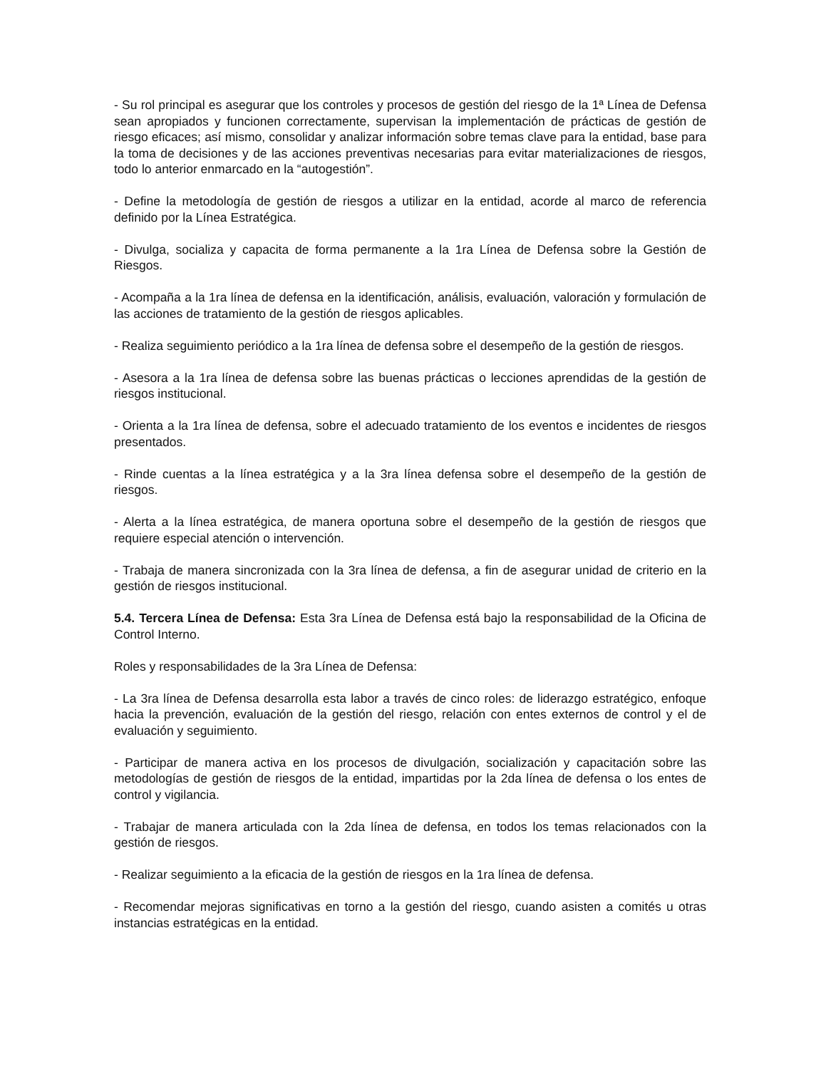- Su rol principal es asegurar que los controles y procesos de gestión del riesgo de la 1ª Línea de Defensa sean apropiados y funcionen correctamente, supervisan la implementación de prácticas de gestión de riesgo eficaces; así mismo, consolidar y analizar información sobre temas clave para la entidad, base para la toma de decisiones y de las acciones preventivas necesarias para evitar materializaciones de riesgos, todo lo anterior enmarcado en la “autogestión”.
- Define la metodología de gestión de riesgos a utilizar en la entidad, acorde al marco de referencia definido por la Línea Estratégica.
- Divulga, socializa y capacita de forma permanente a la 1ra Línea de Defensa sobre la Gestión de Riesgos.
- Acompaña a la 1ra línea de defensa en la identificación, análisis, evaluación, valoración y formulación de las acciones de tratamiento de la gestión de riesgos aplicables.
- Realiza seguimiento periódico a la 1ra línea de defensa sobre el desempeño de la gestión de riesgos.
- Asesora a la 1ra línea de defensa sobre las buenas prácticas o lecciones aprendidas de la gestión de riesgos institucional.
- Orienta a la 1ra línea de defensa, sobre el adecuado tratamiento de los eventos e incidentes de riesgos presentados.
- Rinde cuentas a la línea estratégica y a la 3ra línea defensa sobre el desempeño de la gestión de riesgos.
- Alerta a la línea estratégica, de manera oportuna sobre el desempeño de la gestión de riesgos que requiere especial atención o intervención.
- Trabaja de manera sincronizada con la 3ra línea de defensa, a fin de asegurar unidad de criterio en la gestión de riesgos institucional.
5.4. Tercera Línea de Defensa: Esta 3ra Línea de Defensa está bajo la responsabilidad de la Oficina de Control Interno.
Roles y responsabilidades de la 3ra Línea de Defensa:
- La 3ra línea de Defensa desarrolla esta labor a través de cinco roles: de liderazgo estratégico, enfoque hacia la prevención, evaluación de la gestión del riesgo, relación con entes externos de control y el de evaluación y seguimiento.
- Participar de manera activa en los procesos de divulgación, socialización y capacitación sobre las metodologías de gestión de riesgos de la entidad, impartidas por la 2da línea de defensa o los entes de control y vigilancia.
- Trabajar de manera articulada con la 2da línea de defensa, en todos los temas relacionados con la gestión de riesgos.
- Realizar seguimiento a la eficacia de la gestión de riesgos en la 1ra línea de defensa.
- Recomendar mejoras significativas en torno a la gestión del riesgo, cuando asisten a comités u otras instancias estratégicas en la entidad.